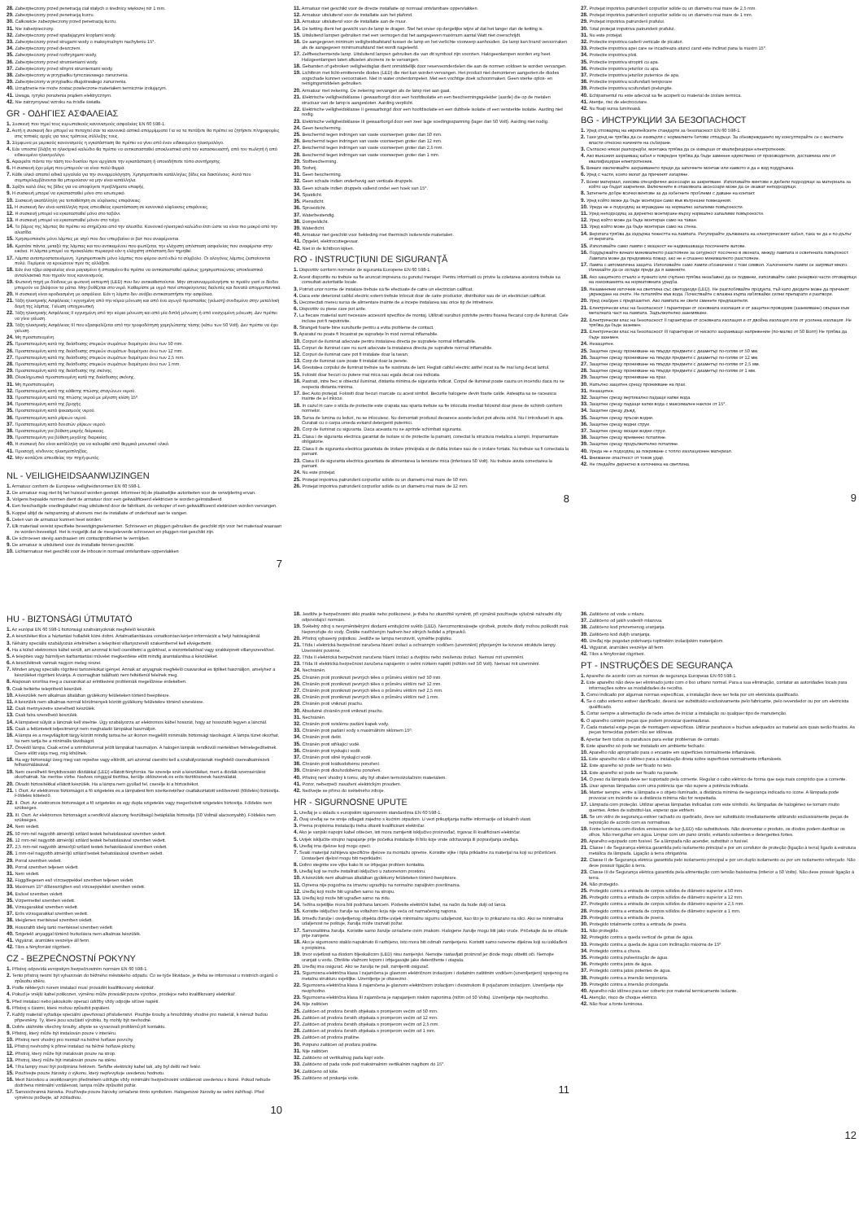28. Zabezpieczony przed penetracją ciał stałych o średnicy większej niż 1 mm.
29. Zabezpieczony przed penetracją kurzu.
30. Całkowicie zabezpieczony przed penetracją kurzu.
31. Nie zabezpieczony.
32. Zabezpieczony przed spadającymi kroplami wody.
33. Zabezpieczony przed strugami wody o maksymalnym nachyleniu 15°.
34. Zabezpieczony przed deszczem.
35. Zabezpieczony przed rozbryzgami wody.
36. Zabezpieczony przed strumieniami wody.
37. Zabezpieczony przed silnymi strumieniami wody.
38. Zabezpieczony w przypadku tymczasowego zanurzenia.
39. Zabezpieczony w przypadku długotrwałego zanurzenia.
40. Urządzenie nie może zostac powleczone materiałem termicznie izolującym.
41. Uwaga, ryzyko porażenia prądem elektrycznym.
42. Nie zatrzymywać wzroku na źródle światła.
GR - ΟΔΗΓΙΕΣ ΑΣΦΑΛΕΙΑΣ
1. Συσκευή που τηρεί τους ευρωπαϊκούς κανονισμούς ασφαλείας EN 60 598-1.
2. Αυτή η συσκευή δεν μπορεί να πεταχτεί σαν τα κανονικά αστικά απορρίμματα Για να τα πετάξετε θα πρέπει να ζητήσετε πληροφορίες στις τοπικές αρχές για τους τρόπους σύλλεξης τους.
3. Σύμφωνα με μερικούς κανονισμούς η εγκατάσταση θα πρέπει να γίνει από έναν ειδικευμένο ηλεκτρολόγο.
4. Εάν υποστεί βλάβη το ηλεκτρικό καλώδιο θα πρέπει να αντικατασταθεί αποκλειστικά από τον κατασκευαστή, από τον πωλητή ή από ειδικευμένο ηλεκτρολόγο.
5. Αφαιρείτε πάντα την τάση του δυκτίου πριν αρχίσετε την εγκατάσταση ή οποιοδήποτε τύπο συντήρησης.
6. Η συσκευή έχει μέρη που μπορούν να είναι πολύ θερμά.
7. Κάθε υλικό απαιτεί ειδικά εργαλεία για την συναρμολόγηση. Χρησιμοποιείτε κατάλληλες βίδες και δακτύλιους. Αυτά που συμπεριλαμβάνονται θα μπορούσαν να μην είναι κατάλληλα.
8. Σφίξτε καλά όλες τις βίδες για να αποφύγετε προβλήματα επαφής.
9. Η συσκευή μπορεί να εγκατασταθεί μόνο στο εσωτερικό.
10. Συσκευή ακατάλληλη για τοποθέτηση σε εύφλεκτες επιφάνειες.
11. Η συσκευή δεν είναι κατάλληλη προς απευθείας εγκατάσταση σε κανονικά εύφλεκτες επιφάνειες.
12. Η συσκευή μπορεί να εγκατασταθεί μόνο στο ταβάνι.
13. Η συσκευή μπορεί να εγκατασταθεί μόνον στο τοίχο.
14. Το βάρος της λάμπας θα πρέπει να στηρίζεται από την αλυσίδα. Κανονικό ηλεκτρικό καλώδιο έτσι ώστε να είναι πιο μακρύ από την αλυσίδα.
15. Χρησιμοποιείτε μόνο λάμπες με ισχύ που δεν υπερβαίνει οι βατ που αναφέρονται.
16. Κρατάτε πάντα, μεταξύ της λάμπας και του αντικειμένου που φωτίζεται, την ελάχιστη απόσταση ασφαλείας που αναφέρεται στην εικόνα. Η λάμπα μπορεί να προκαλέσει πυρκαγιά εάν η ελάχιστη απόσταση δεν τηρηθεί.
17. Λάμπα αυτοπροστατευόμενη. Χρησιμοποιείτε μόνο λάμπες που φέρου αυτό εδώ το σύμβολο. Οι αλογόνες λάμπες ζεσταίνονται πολύ. Περίμενε να κρυώσουν πριν τις αλλάξετε.
18. Εάν ένα τζάμι ασφαλείας είναι ραγισμένο ή σπασμένο θα πρέπει να αντικατασταθεί αμέσως χρησιμοποιώντας αποκλειστικά ανταλλακτικά που τηρούν τους κανονισμούς.
19. Φωτεινή πηγή με δίοδους με φωτεινή εκπομπή (LED) που δεν αντικαθιστούνται. Μην αποσυναρμολογήστε το προϊόν γιατί οι δίοδοι μπορούν να βλάψουν τα μάτια. Μην βυθίζεται στο νερό. Καθαρίστε με υγρό πανί αποφεύγοντας διαλυτές και δυνατά απορρυπαντικά.
20. Η συσκευή είναι εφοδιασμένη με ασφάλεια. Εάν η λάμπα δεν ανάβει αντικαταστήστε την ασφάλεια.
21. Τάξη ηλεκτρικής Ασφάλειας I εγγυημένη από την κύρια μόνωση και από ένα αγωγό προστασίας (γείωση) συνδεμένο στην μεταλλική δομή της λάμπας. Γείωση υποχρεωτική.
22. Τάξη ηλεκτρικής Ασφάλειας II εγγυημένη από την κύρια μόνωση και από μία διπλή μόνωση ή από ενισχυμένη μόνωση. Δεν πρέπει να γίνει γείωση.
23. Τάξη ηλεκτρικής Ασφάλειας III που εξασφαλίζεται από την τροφοδότηση χαμηλώτατης τάσης (κάτω των 50 Volt). Δεν πρέπει να έχει γείωση.
24. Μη προστατευμένη.
25. Προστατευμένη κατά της διείσδυσης στερεών σωμάτων διαμέτρου άνω των 50 mm.
26. Προστατευμένη κατά της διείσδυσης στερεών σωμάτων διαμέτρου άνω των 12 mm.
27. Προστατευμένη κατά της διείσδυσης στερεών σωμάτων διαμέτρου άνω των 2,5 mm.
28. Προστατευμένη κατά της διείσδυσης στερεών σωμάτων διαμέτρου άνω των 1 mm.
29. Προστατευμένη κατά της διείσδυσης της σκόνης.
30. Ολοκληρωτικά προστατευμένη κατά της διείσδυσης σκόνης.
31. Μη προστατευμένη.
32. Προστατευμένη κατά της κάθετης πτώσης σταγώνων νερού.
33. Προστατευμένη κατά της πτώσης νερού με μέγιστη κλίση 15º.
34. Προστατευμένη κατά της βροχής.
35. Προστατευμένη κατά ψεκασμούς νερού.
36. Προστατευμένη κατά ρίψεων νερού.
37. Προστατευμένη κατά δυνατών ρίψεων νερού.
38. Προστατευμένη για βύθιση μικρής διάρκειας.
39. Προστατευμένη για βύθιση μεγάλης διαρκείας.
40. Η συσκευή δεν είναι κατάλληλη για να καλυφθεί από θερμικά μονωτικό υλικό.
41. Προσοχή, κίνδυνος ηλεκτροπληξίας.
42. Μην κοιτάζετε απευθείας την πηγή φωτός.
NL - VEILIGHEIDSAANWIJZINGEN
1. Armatuur conform de Europese veiligheidsnormen EN 60 598-1.
2. De armatuur mag niet bij het huisvuil worden gestopt. Informeer bij de plaatselijke autoriteiten voor de verwijdering ervan.
3. Volgens bepaalde normen dient de armatuur door een gekwalificeerd elektricien te worden geïnstalleerd.
4. Een beschadigde voedingskabel mag uitsluitend door de fabrikant, de verkoper of een gekwalificeerd elektricien worden vervangen.
5. Koppel altijd de netspanning af alvorens met de installatie of onderhoud aan te vangen.
6. Delen van de armatuur kunnen heet worden.
7. Elk materiaal vereist specifieke bevestigingselementen. Schroeven en pluggen gebruiken die geschikt zijn voor het materiaal waaraan ze worden bevestigd. Het is mogelijk dat de meegeleverde schroeven en pluggen niet geschikt zijn.
8. De schroeven stevig aandraaien om contactproblemen te vermijden.
9. De armatuur is uitsluitend voor de installatie binnen geschikt.
10. Lichtarmatuur niet geschikt voor de inbouw in normaal ontvlambare oppervlakken
7
11. Armatuur niet geschikt voor de directe installatie op normaal ontvlambare oppervlakken.
12. Armatuur uitsluitend voor de installatie aan het plafond.
13. Armatuur uitsluitend voor de installatie aan de muur.
14. De ketting dient het gewicht van de lamp te dragen. Stel het snoer op dergelijke wijze af dat het langer dan de ketting is.
15. Uitsluitend lampen gebruiken met een vermogen dat het aangegeven maximum aantal Watt niet overschrijdt.
16. De aangegeven minimum veiligheidsafstand tussen de lamp en het verlichte voorwerp aanhouden. De lamp kan brand veroorzaken als de aangegeven minimumafstand niet wordt nageleefd.
17. Zelfbeschermende lamp. Uitsluitend lampen gebruiken die van dit symbool zijn voorzien. Halogeenlampen worden erg heet. Halogeenlampen laten afkoelen alvorens ze te vervangen.
18. Gebarsten of gebroken veiligheidsglas dient onmiddellijk door reserveonderdelen die aan de normen voldoen te worden vervangen.
19. Lichtbron met licht-emitterende diodes (LED) die niet kan worden vervangen. Het product niet demonteren aangezien de diodes oogschade kunnen veroorzaken. Niet in water onderdompelen. Met een vochtige doek schoonmaken. Geen sterke oplos- en reinigingsmiddelen gebruiken.
20. Armatuur met zekering. De zekering vervangen als de lamp niet aan gaat.
21. Elektrische veiligheidsklasse I gewaarborgd door een hoofdisolatie en een beschermingsgeleider (aarde) die op de metalen structuur van de lamp is aangesloten. Aarding verplicht.
22. Elektrische veiligheidsklasse II gewaarborgd door een hoofdisolatie en een dubbele isolatie of een versterkte isolatie. Aarding niet nodig.
23. Elektrische veiligheidsklasse III gewaarborgd door een zeer lage voedingsspanning (lager dan 50 Volt). Aarding niet nodig.
24. Geen bescherming.
25. Beschermd tegen indringen van vaste voorwerpen groter dan 50 mm.
26. Beschermd tegen indringen van vaste voorwerpen groter dan 12 mm.
27. Beschermd tegen indringen van vaste voorwerpen groter dan 2,5 mm.
28. Beschermd tegen indringen van vaste voorwerpen groter dan 1 mm.
29. Stofbescherming.
30. Stofvrij.
31. Geen bescherming.
32. Geen schade indien onderhevig aan verticale druppels.
33. Geen schade indien druppels vallend onder een hoek van 15°.
34. Spatdicht.
35. Plensdicht.
36. Sproeidicht.
37. Waterbestendig.
38. Dompeldicht.
39. Waterdicht.
40. Armatuur niet geschikt voor bekleding met thermisch isolerende materialen.
41. Opgelet, elektrocutiegevaar.
42. Niet in de lichtbron kijken.
RO - INSTRUCŢIUNI DE SIGURANŢĂ
1. Dispozitiv conform normelor de siguranta Europene EN 60 598-1.
2. Acest dispozitiv nu trebuie sa fie aruncat impreuna cu gunoiul menajer. Pentru informatii cu privire la coletarea acestora trebuie sa consultati autoritatile locale.
3. Potrivit unor norme de instalare trebuie sa fie efectuate de catre un electrician calificat.
4. Daca este deteriorat cablul electric extern trebuie inlocuit doar de catre productor, distribuitor sau de un electrician calificat.
5. Deconectati mereu sursa de alimentare inainte de a incepe instalarea sau orice tip de intretinere.
6. Dispozitiv cu piese care pot arde.
7. La fiecare material sunt necesare accesorii specifice de montaj. Utilizati suruburi potrivite pentru fixarea fiecarui corp de iluminat. Cele incluse pot fi nepotrivite.
8. Strangeti foarte bine suruburile pentru a evita probleme de contact.
9. Aparatul nu poate fi încastrat pe suprafeţe în mod normal inflamabile.
10. Corpuri de iluminat adecvate pentru instalarea directa pe suprafete normal inflamabile.
11. Corpuri de iluminat care nu sunt adecvate la instalarea directa pe suprafete normal inflamabile.
12. Corpuri de iluminat care pot fi instalate doar la tavan.
13. Corp de iluminat care poate fi instalat doar la perete.
14. Greutatea corpului de iluminat trebuie sa fie sustinuta de lant. Reglati cablul electric astfel incat sa fie mai lung decat lantul.
15. Folositi doar becuri cu putere mai mica sau egala decat cea indicata.
16. Pastrati, intre bec si obiectul iluminat, distanta minima de siguranta indicat. Corpul de iluminat poate cauza un incendiu daca nu se respecta distanta minima.
17. Bec Auto protejat. Folositi doar becuri marcate cu acest simbol. Becurile halogene devin foarte calde. Asteapta sa se raceasca inainte de a-l inlocui.
18. In cazul in care o sticla de protectie este crapata sau sparta trebuie sa fie inlocuita imediat folosind doar piese de schimb conform normelor.
19. Sursa de lumina cu leduri, nu se inlocuiesc. Nu demontati produsul deoarece aceste leduri pot afecta ochii. Nu-l introduceti in apa. Curatati cu o carpa umeda evitand detergenti puternici.
20. Corp de iluminat cu siguranta. Daca aceasta nu se aprinde schimbati siguranta.
21. Clasa I de siguranta electrica garantat de isolare si de protectie la pamant, conectat la structura metalica a lampii. Impamantare obligatorie.
22. Clasa II de siguranta electrica garantata de izolare principala si de dubla izolare sau de o izolare fortata. Nu trebuie sa fi conectata la pamant.
23. Clasa III de siguranta electrica garantata de alimentarea la tensiune mica (inferioara 50 Volt). Nu trebuie avuta conectarea la pamant.
24. Nu este protejat.
25. Protejat impotriva patrunderii corpurilor solide cu un diametru mai mare de 50 mm.
26. Protejat impotriva patrunderii corpurilor solide cu un diametru mai mare de 12 mm.
8
27. Protejat impotriva patrunderii corpurilor solide cu un diametru mai mare de 2,5 mm.
28. Protejat impotriva patrunderii corpurilor solide cu un diametru mai mare de 1 mm.
29. Protejat impotriva patrunderii prafului.
30. Total protejat impotriva patrunderii prafului.
31. Nu este protejat.
32. Protectie impotriva caderii verticale de picaturi.
33. Protectie impotriva apei care se incadreaza atunci cand este inclinat pana la maxim 15°.
34. Protectie impotriva ploii.
35. Protectie impotriva stropirii cu apa.
36. Protectie impotriva jeturilor cu apa.
37. Protectie impotriva jeturilor puternice de apa.
38. Protectie impotriva scufundarii temporare
39. Protectie impotriva scufundarii prelungite.
40. Echipamentul nu este adecvat sa fie acoperit cu material de izolare termica.
41. Atenţie, risc de electrocutare.
42. Nu fixaţi sursa luminoasă.
BG - ИНСТРУКЦИИ ЗА БЕЗОПАСНОСТ
1. Уред отговарящ на европейските стандарти за безопасност EN 60 598-1.
2. Тази уред не трябва да се изхвърля с нормалните битови отпадъци. За обезвреждането му консултирайте се с местните власти относно начините на събиране.
3. Съгласно някои разпоредби, монтажа трябва да се извърши от квалифициран електротехник.
4. Ако външния захранващ кабел е повреден трябва да бъде заменен единствено от производителя, доставчика или от квалифициран електротехник.
5. Винаги изключвайте захранването преди да започнете монтаж или каквото и да е вид поддръжка.
6. Уред с части, които могат да причинят изгаряне.
7. Всеки материал, изисква специфични аксесоари за закрепване. Използвайте винтове и дюбели подходящи за материала за който ще бъдат закрепени. Включените в опаковката аксесоари може да се окажат неподходящи.
8. Затегнете добре всички винтове за да избегнете проблеми с даване на контакт.
9. Уред който може да бъде монтиран само във вътрешни помещения.
10. Уреда не е подходящ за вграждане на нормално запалими повърхности.
11. Уред неподходящ за директно монтиране върху нормално запалими повърхности.
12. Уред който може да бъде монтиран само на таван.
13. Уред който може да бъде монтиран само на стена.
14. Веригата трябва да издържа тежестта на лампата. Регулирайте дължината на електрическият кабел, така че да е по-дълъг от веригата.
15. Използвайте само лампи с мощност не надвишаваща посочените ватове.
16. Поддържайте винаги минималното разстояние за сигурност посочено в иконата, между лампата и осветената повърхност. Лампата може да предизвика пожар, ако не е спазено минималното разстояние.
17. Лампа с автоматична защита. Използвайте само лампи обозначени с този символ. Халогенните лампи се загряват много. Изчакайте да се охлади преди да я замените.
18. Ако защитното стъкло е пукнато или счупено трябва незабавно да се подмени, използвайте само резервни части отговарящи на изискванията на нормативната уредба.
19. Незаменяем източник на светлина със светодиоди (LED). Не разглобявайте продукта, тъй като диодите може да причинят увреждане на очите. Не потапяйте във вода. Почиствайте с влажна кърпа избягвайки силни препарати и разтвори.
20. Уред снабден с предпазител. Ако лампата не свети сменете предпазителя.
21. Електрически клас на безопасност I гарантиран от основната изолация и от защитен проводник (заземяване) свързан към металната част на лампата. Задължително заземяване.
22. Електрически клас на безопасност II гарантиран от основната изолация и от двойна изолация или от усилена изолация .Не трябва да бъде заземен.
23. Електрически клас на безопасност III гарантиран от ниското захранващо напрежение (по-малко от 50 Волт) Не трябва да бъде заземен.
24. Незащитен.
25. Защитен срещу проникване на твърди предмети с диаметър по-голям от 50 мм.
26. Защитен срещу проникване на твърди предмети с диаметър по-голям от 12 мм.
27. Защитен срещу проникване на твърди предмети с диаметър по-голям от 2,5 мм.
28. Защитен срещу проникване на твърди предмети с диаметър по-голям от 1 мм.
29. Защитен срещу проникване на прах.
30. Напълно защитен срещу проникване на прах.
31. Незащитен.
32. Защитен срещу вертикално падащи капки вода.
33. Защитен срещу падащи капки вода с максимален наклон от 15°.
34. Защитен срещу дъжд.
35. Защитен срещу пръски водни.
36. Защитен срещу водни струи.
37. Защитен срещу мощни водни струи.
38. Защитен срещу временно потапяне.
39. Защитен срещу продължително потапяне.
40. Уреда не е подходящ за покриване с топло изолационен материал.
41. Внимание опастност от токов удар.
42. Не гледайте директно в източника на светлина.
9
HU - BIZTONSÁGI ÚTMUTATÓ
1. Az európai EN 60 598-1 biztonsági szabványoknak megfelelő készülék.
2. A készüléket tilos a háztartási hulladék közé dobni. Ártalmatlanítására vonatkozóan kérjen információt a helyi hatóságoknál.
3. Néhány speciális szabályozás értelmében a telepítést villanyszerelő szakemberrel kell elvégeztetni.
4. Ha a külső elektromos kábel sérült, azt azonnal ki kell cseréltetni a gyártóval, a viszonteladóval vagy szakképzett villanyszerelővel.
5. A telepítés vagy bármilyen karbantartási művelet megkezdése előtt mindig áramtalanítsa a készüléket.
6. A készüléknek vannak nagyon meleg részei.
7. Minden anyag speciális rögzítési tartozékokat igényel. Annak az anyagnak megfelelő csavarokat és tipliket használjon, amelyhez a készüléket rögzíteni kívánja. A csomagban található nem feltétlenül felelnek meg.
8. Alaposan szorítsa meg a csavarokat az érintkezési problémák megelőzése érdekében.
9. Csak beltérbe telepíthető készülék.
10. A készülék nem alkalmas általában gyúlékony felületeken történő beépítésre.
11. A készülék nem alkalmas normál körülmények között gyúlékony felületekre történő szerelésre.
12. Csak mennyezetre szerelhető készülék.
13. Csak falra szerelhető készülék.
14. A lámpatest súlyát a láncnak kell viselnie. Úgy szabályozza az elektromos kábel hosszát, hogy az hosszabb legyen a láncnál.
15. Csak a feltüntetett teljesítményt nem meghaladó lámpákat használjon.
16. A lámpa és a megvilágított tárgy között mindig tartsa be az ikonon megjelölt minimális biztonsági távolságot. A lámpa tüzet okozhat, ha nem tartja be a minimális távolságot.
17. Önvédő lámpa. Csak ezzel a szimbólummal jelölt lámpákat használjon. A halogén lámpák rendkívüli mértékben felmelegedhetnek. Csere előtt várja meg, míg kihűlnek.
18. Ha egy biztonsági üveg meg van repedve vagy eltörött, azt azonnal cserélni kell a szabályozásnak megfelelő cserealkatrészek felhasználásával.
19. Nem cserélhető fénykibocsátó diódákkal (LED) ellátott fényforrás. Ne szerelje szét a készüléket, mert a diódák szemsérülést okozhatnak. Ne merítse vízbe. Nedves ronggyal tisztítsa, kerülje oldószerek és erős tisztítószerek használatát.
20. Olvadó biztosítékkal ellátott készülék. Ha a lámpa nem gyullad fel, cserélje ki a biztosítékot.
21. I. Oszt. Az elektromos biztonságot a fő szigetelés és a lámpatest fém szerkezetéhez csatlakoztatott védővezető (földelés) biztosítja. Földelés kötelező.
22. II. Oszt. Az elektromos biztonságot a fő szigetelés és egy dupla szigetelés vagy megerősített szigetelés biztosítja. Földelés nem szükséges.
23. III. Oszt. Az elektromos biztonságot a rendkívül alacsony feszültségű betáplálás biztosítja (50 Voltnál alacsonyabb). Földelés nem szükséges.
24. Nem védett.
25. 50 mm-nél nagyobb átmérőjű szilárd testek behatolásával szemben védett.
26. 12 mm-nél nagyobb átmérőjű szilárd testek behatolásával szemben védett.
27. 2,5 mm-nél nagyobb átmérőjű szilárd testek behatolásával szemben védett.
28. 1 mm-nél nagyobb átmérőjű szilárd testek behatolásával szemben védett.
29. Porral szemben védett.
30. Porral szemben teljesen védett.
31. Nem védett.
32. Függőlegesen eső vízcseppekkel szemben teljesen védett.
33. Maximum 15º dőlésszögben eső vízcseppekkel szemben védett.
34. Esővel szemben védett.
35. Vízpermettel szemben védett.
36. Vízsugarakkal szemben védett.
37. Erős vízsugarakkal szemben védett.
38. Ideiglenes merítéssel szemben védett.
39. Hosszabb ideig tartó merítéssel szemben védett.
40. Szigetelő anyaggal történő burkolásra nem alkalmas készülék.
41. Vigyázat, áramütés veszélye áll fenn.
42. Tilos a fényforrást rögzíteni.
CZ - BEZPEČNOSTNÍ POKYNY
1. Přístroj odpovídá evropským bezpečnostním normám EN 60 598-1.
2. Tento přístroj nesmí být vyhazován do běžného městského odpadu. Co se týče likvidace, je třeba se informovat u místních orgánů o způsobu sběru.
3. Podle některých norem instalaci musí provádět kvalifikovaný elektrikář.
4. Pokud je vnější kabel poškozen, výměnu může provádět pouze výrobce, prodejce nebo kvalifikovaný elektrikář.
5. Před instalací nebo jakoukoliv operací údržby vždy odpojte síťové napětí.
6. Přístroj s částmi, které mohou způsobit popálení.
7. Každý materiál vyžaduje speciální upevňovací příslušenství. Použijte šrouby a hmoždinky vhodné pro materiál, k němuž budou připevněny. Ty, které jsou součástí výrobku, by mohly být nevhodné.
8. Dobře utáhněte všechny šrouby, abyste se vyvarovali problémů při kontaktu.
9. Přístroj, který může být instalován pouze v interiéru.
10. Přístroj není vhodný pro montáž na běžně hořlavé povrchy.
11. Přístroj nevhodný k přímé instalaci na běžně hořlavé plochy.
12. Přístroj, který může být instalován pouze na strop.
13. Přístroj, který může být instalován pouze na stěnu.
14. Tíha lampy musí být podpírána řetězem. Seřiďte elektrický kabel tak, aby byl delší než řetěz.
15. Používejte pouze žárovky o výkonu, který nepřevyšuje uvedenou hodnotu.
16. Mezi žárovkou a osvětlovaným předmětem udržujte vždy minimální bezpečnostní vzdálenost uvedenou v ikoně. Pokud nebude dodržena minimální vzdálenost, lampa může způsobit požár.
17. Samoochranná žárovka. Používejte pouze žárovky označené tímto symbolem. Halogenové žárovky se velmi zahřívají. Před výměnou počkejte, až zchladnou.
10
18. Jestliže je bezpečnostní sklo prasklé nebo poškozené, je třeba ho okamžitě vyměnit, při výměně používejte výlučně náhradní díly odpovídající normám.
19. Světelný zdroj s nevyměnitelnými diodami emitujícími světlo (LED). Nerozmontovávejte výrobek, protože diody mohou poškodit zrak. Neponořujte do vody. Čistěte navlhčeným hadrem bez silných ředidel a přípravků.
20. Přístroj vybavený pojistkou. Jestliže se lampa nerozsvítí, vyměňte pojistku.
21. Třída I elektrická bezpečnost zaručena hlavní izolací a ochranným vodičem (uzemnění) připojeným ke kovové struktuře lampy. Uzemnění povinné.
22. Třída II elektrická bezpečnost zaručena hlavní izolací a dvojitou nebo zesílenou izolací. Nemusí mít uzemnění.
23. Třída III elektrická bezpečnost zaručena napájením o velmi nízkém napětí (nižším než 50 Volt). Nemusí mít uzemnění.
24. Nechráněn.
25. Chráněn proti proniknutí pevných těles o průměru větším než 50 mm.
26. Chráněn proti proniknutí pevných těles o průměru větším než 12 mm.
27. Chráněn proti proniknutí pevných těles o průměru větším než 2,5 mm.
28. Chráněn proti proniknutí pevných těles o průměru větším než 1 mm.
29. Chráněn proti vniknutí prachu.
30. Absolutně chráněn proti vniknutí prachu.
31. Nechráněn.
32. Chráněn proti svislému padání kapek vody.
33. Chráněn proti padání vody s maximálním sklonem 15º.
34. Chráněn proti dešti.
35. Chráněn proti stříkající vodě.
36. Chráněn proti tryskající vodě.
37. Chráněn proti silně tryskající vodě.
38. Chráněn proti krátkodobému ponoření.
39. Chráněn proti dlouhodobému ponoření.
40. Přístroj není vhodný k tomu, aby byl obalen termoizolačním materiálem.
41. Pozor, nebezpečí zasažení elektrickým proudem.
42. Nedívejte se přímo do světelného zdroje.
HR - SIGURNOSNE UPUTE
1. Uređaj je u skladu s europskim sigurnosnim standardima EN 60 598-1.
2. Ovaj uređaj se ne smije odlagati zajedno s kućnim otpadom. U vezi prikupljanja tražite informacije od lokalnih vlasti.
3. Prema propisima instalaciju treba obaviti kvalificirani električar.
4. Ako je vanjski napojni kabel oštećen, isti mora zamijeniti isključivo proizvođač, trgovac ili kvalificirani električar.
5. Uvijek isključite strujno napajanje prije početka instalacije ili bilo koje vrste održavanja ili popravljanja uređaja.
6. Uređaj ima djelove koji mogu opeći.
7. Svaki materijal zahtijeva specifične djelove za montažu opreme. Koristite vijke i tipla prikladne za materijal na koji su pričvršćeni. Dostavljeni djelovi mogu biti neprikladni.
8. Dobro stegnite sve vijke kako bi se izbjegao problem kontakta.
9. Uređaj koji se može instalirati isključivo u zatvorenom prostoru.
10. A készülék nem alkalmas általában gyúlékony felületeken történő beépítésre.
11. Oprema nije pogodna za izravnu ugradnju na normalno zapaljivim površinama.
12. Uređaj koji može biti ugrađen samo na stropu.
13. Uređaj koji može biti ugrađen samo na zidu.
14. Težina svjetiljke mora biti podržana lancem. Podesite električni kabel, na način da bude dulji od lanca.
15. Koristite isključivo žarulje sa voltažom koja nije veća od naznačenog napona.
16. Između žarulje i osvijetljenog objekta držite uvijek minimalnu sigurnu udaljenost, kao što je to prikazano na slici. Ako se minimalna udaljenost ne poštuje, žarulja može izazvati požar.
17. Samozaštitna žarulja. Koristite samo žarulje označene ovim znakom. Halogene žarulje mogu biti jako vruće. Pričekajte da se ohlade prije zamjene.
18. Ako je sigurnosno staklo napuknuto ili razbijeno, isto mora biti odmah zamijenjeno. Koristiti samo rezervne dijelove koji su usklađeni s propisima.
19. Izvor svjetlosti sa diodom bljeskalicom (LED) nisu zamjenjivi. Nemojte rastavljati proizvod jer diode mogu oštetiti oči. Nemojte uranjati u vodu. Obrišite vlažnom krpom i izbjegavajte jake deterdžente i otapala.
20. Uređaj ima osigurač. Ako se žarulja ne pali, zamijeniti osigurač.
21. Sigurnosna električna klasa I zajamčena je glavnom električnom izolacijom i dodatnim zaštitnim vodičem (uzemljenjem) spojenog na metalnu strukturu svjetiljke. Uzemljenje je obavezno.
22. Sigurnosna električna klasa II zajamčena je glavnom električnom izolacijom i dvostrukom ili pojačanom izolacijom. Uzemljenje nije neophodno.
23. Sigurnosna električna klasa III zajamčena je napajanjem niskim naponima (nižim od 50 Volta). Uzemljenje nije neophodno.
24. Nije zaštićen
25. Zaštićen od prodora čvrstih objekata s promjerom većim od 50 mm.
26. Zaštićen od prodora čvrstih objekata s promjerom većim od 12 mm.
27. Zaštićen od prodora čvrstih objekata s promjerom većim od 2,5 mm.
28. Zaštićen od prodora čvrstih objekata s promjerom većim od 1 mm.
29. Zaštićen od prodora prašine.
30. Potpuno zaštićen od prodora prašine.
31. Nije zaštićen
32. Zaštićeno od vertikalnog pada kapi vode.
33. Zaštićeno od pada vode pod maksimalnim vertikalnim nagibom do 15°.
34. Zaštićeno od kiše.
35. Zaštićeno od prskanja vode.
11
36. Zaštićeno od vode u mlazu.
37. Zaštićeno od jakih vodenih mlazova.
38. Zaštićeno kod privremenog uranjanja.
39. Zaštićeno kod duljih uranjanja.
40. Uređaj nije pogodan pokrivanju toplinskim izolacijskim materijalom.
41. Vigyázat, áramütés veszélye áll fenn.
42. Tilos a fényforrást rögzíteni.
PT - INSTRUÇÕES DE SEGURANÇA
1. Aparelho de acordo com as normas de segurança Europeias EN 60 598-1.
2. Este aparelho não deve ser eliminado junto com o lixo urbano normal. Para a sua eliminação, contatar as autoridades locais para informações sobre as modalidades de recolha.
3. Como indicado por algumas normas específicas, a instalação deve ser feita por um eletricista qualificado.
4. Se o cabo externo estiver danificado, deverá ser substituído exclusivamente pelo fabricante, pelo revendedor ou por um eletricista qualificado.
5. Cortar sempre a alimentação de rede antes de iniciar a instalação ou qualquer tipo de manutenção.
6. O aparelho contém peças que podem provocar queimaduras.
7. Cada material exige peças de montagem específicas. Utilizar parafusos e buchas adequados ao material aos quais serão fixados. As peças fornecidas podem não ser idôneas.
8. Apertar bem todos os parafusos para evitar problemas de contato.
9. Este aparelho só pode ser instalado em ambiente fechado.
10. Aparelho não apropriado para o encastre em superfícies normalmente inflamáveis.
11. Este aparelho não é idôneo para a instalação direta sobre superfícies normalmente inflamáveis.
12. Este aparelho só pode ser fixado no teto.
13. Este aparelho só pode ser fixado na parede.
14. O peso da lâmpada deve ser suportado pela corrente. Regular o cabo elétrico de forma que seja mais comprido que a corrente.
15. Usar apenas lâmpadas com uma potência que não supere a potência indicada.
16. Manter sempre, entre a lâmpada e o objeto iluminado, a distância mínima de segurança indicada no ícone. A lâmpada pode provocar um incêndio se a distância mínima não for respeitada.
17. Lâmpada com proteção. Utilizar apenas lâmpadas indicadas com este símbolo. As lâmpadas de halogêneo se tornam muito quentes. Antes de substituí-las, esperar que esfriem.
18. Se um vidro de segurança estiver rachado ou quebrado, deve ser substituído imediatamente utilizando exclusivamente peças de reposição de acordo com as normativas.
19. Fonte luminosa com díodos emissores de luz (LED) não substituíveis. Não desmontar o produto, os díodos podem danificar os olhos. Não mergulhar em água. Limpar com um pano úmido, evitando solventes e detergentes fortes.
20. Aparelho equipado com fusível. Se a lâmpada não acender, substituir o fusível.
21. Classe I de Segurança elétrica garantida pelo isolamento principal e por um condutor de proteção (ligação à terra) ligado à estrutura metálica da lâmpada. Ligação à terra obrigatória.
22. Classe II de Segurança elétrica garantida pelo isolamento principal e por um duplo isolamento ou por um isolamento reforçado. Não deve possuir ligação à terra.
23. Classe III de Segurança elétrica garantida pela alimentação com tensão baixíssima (inferior a 50 Volts). Não deve possuir ligação à terra.
24. Não protegido.
25. Protegido contra a entrada de corpos sólidos de diâmetro superior a 50 mm.
26. Protegido contra a entrada de corpos sólidos de diâmetro superior a 12 mm.
27. Protegido contra a entrada de corpos sólidos de diâmetro superior a 2,5 mm.
28. Protegido contra a entrada de corpos sólidos de diâmetro superior a 1 mm.
29. Protegido contra a entrada de poeira.
30. Protegido totalmente contra a entrada de poeira.
31. Não protegido.
32. Protegido contra a queda vertical de gotas de água.
33. Protegido contra a queda de água com inclinação máxima de 15º.
34. Protegido contra a chuva.
35. Protegido contra pulverização de água.
36. Protegido contra jatos de água.
37. Protegido contra jatos potentes de água.
38. Protegido contra a imersão temporária.
39. Protegido contra a imersão prolongada.
40. Aparelho não idôneo para ser coberto por material termicamente isolante.
41. Atenção, risco de choque elétrico.
42. Não fixar a fonte luminosa.
12